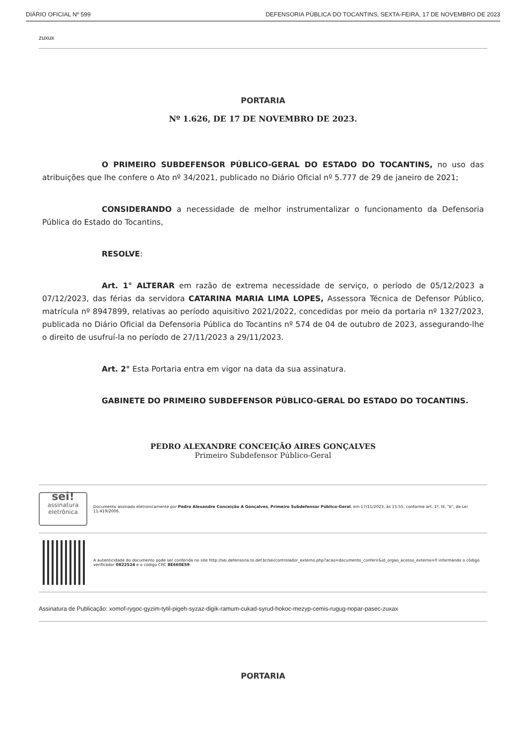DIÁRIO OFICIAL Nº 599 DEFENSORIA PÚBLICA DO TOCANTINS, SEXTA-FEIRA, 17 DE NOVEMBRO DE 2023
zuxux
PORTARIA
Nº 1.626, DE 17 DE NOVEMBRO DE 2023.
O PRIMEIRO SUBDEFENSOR PÚBLICO-GERAL DO ESTADO DO TOCANTINS, no uso das atribuições que lhe confere o Ato nº 34/2021, publicado no Diário Oficial nº 5.777 de 29 de janeiro de 2021;
CONSIDERANDO a necessidade de melhor instrumentalizar o funcionamento da Defensoria Pública do Estado do Tocantins,
RESOLVE:
Art. 1° ALTERAR em razão de extrema necessidade de serviço, o período de 05/12/2023 a 07/12/2023, das férias da servidora CATARINA MARIA LIMA LOPES, Assessora Técnica de Defensor Público, matrícula nº 8947899, relativas ao período aquisitivo 2021/2022, concedidas por meio da portaria nº 1327/2023, publicada no Diário Oficial da Defensoria Pública do Tocantins nº 574 de 04 de outubro de 2023, assegurando-lhe o direito de usufruí-la no período de 27/11/2023 a 29/11/2023.
Art. 2° Esta Portaria entra em vigor na data da sua assinatura.
GABINETE DO PRIMEIRO SUBDEFENSOR PÚBLICO-GERAL DO ESTADO DO TOCANTINS.
PEDRO ALEXANDRE CONCEIÇÃO AIRES GONÇALVES
Primeiro Subdefensor Público-Geral
sei!
assinatura
eletrônica
Documento assinado eletronicamente por Pedro Alexandre Conceição A Gonçalves, Primeiro Subdefensor Público-Geral, em 17/11/2023, às 15:55, conforme art. 1º, III, "b", da Lei 11.419/2006.
A autenticidade do documento pode ser conferida no site http://sei.defensoria.to.def.br/sei/controlador_externo.php?acao=documento_conferir&id_orgao_acesso_externo=0 informando o código verificador 0822524 e o código CRC 8E660E59.
Assinatura de Publicação: xomof-rygoc-gyzim-tytil-pigeh-syzaz-digik-ramum-cukad-syrud-hokoc-mezyp-cemis-rugug-nopar-pasec-zuxax
PORTARIA